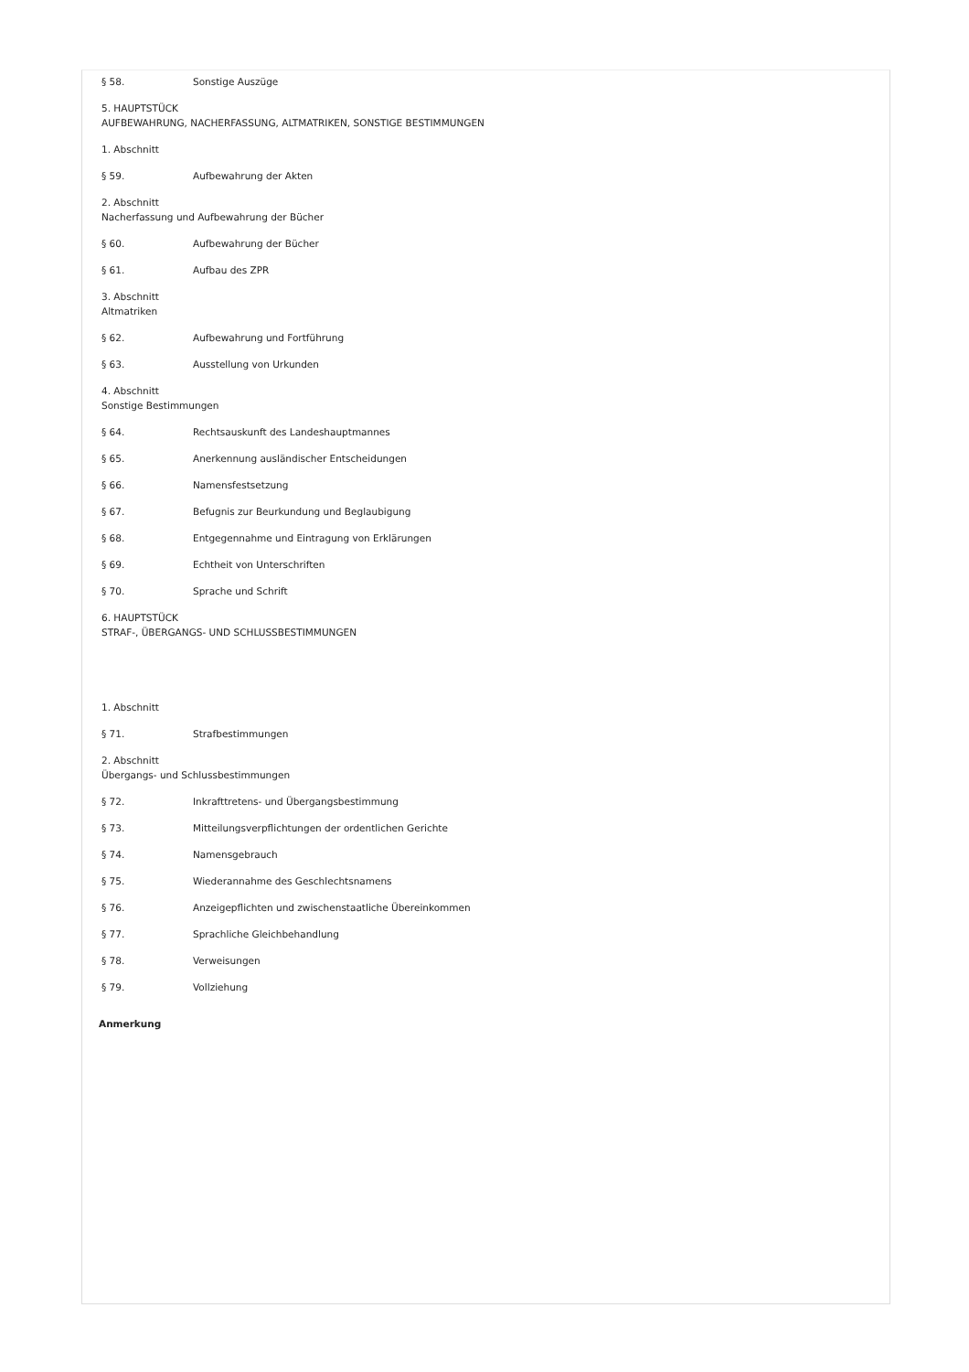§ 58. Sonstige Auszüge
5. HAUPTSTÜCK
AUFBEWAHRUNG, NACHERFASSUNG, ALTMATRIKEN, SONSTIGE BESTIMMUNGEN
1. Abschnitt
§ 59. Aufbewahrung der Akten
2. Abschnitt
Nacherfassung und Aufbewahrung der Bücher
§ 60. Aufbewahrung der Bücher
§ 61. Aufbau des ZPR
3. Abschnitt
Altmatriken
§ 62. Aufbewahrung und Fortführung
§ 63. Ausstellung von Urkunden
4. Abschnitt
Sonstige Bestimmungen
§ 64. Rechtsauskunft des Landeshauptmannes
§ 65. Anerkennung ausländischer Entscheidungen
§ 66. Namensfestsetzung
§ 67. Befugnis zur Beurkundung und Beglaubigung
§ 68. Entgegennahme und Eintragung von Erklärungen
§ 69. Echtheit von Unterschriften
§ 70. Sprache und Schrift
6. HAUPTSTÜCK
STRAF-, ÜBERGANGS- UND SCHLUSSBESTIMMUNGEN
1. Abschnitt
§ 71. Strafbestimmungen
2. Abschnitt
Übergangs- und Schlussbestimmungen
§ 72. Inkrafttretens- und Übergangsbestimmung
§ 73. Mitteilungsverpflichtungen der ordentlichen Gerichte
§ 74. Namensgebrauch
§ 75. Wiederannahme des Geschlechtsnamens
§ 76. Anzeigepflichten und zwischenstaatliche Übereinkommen
§ 77. Sprachliche Gleichbehandlung
§ 78. Verweisungen
§ 79. Vollziehung
Anmerkung